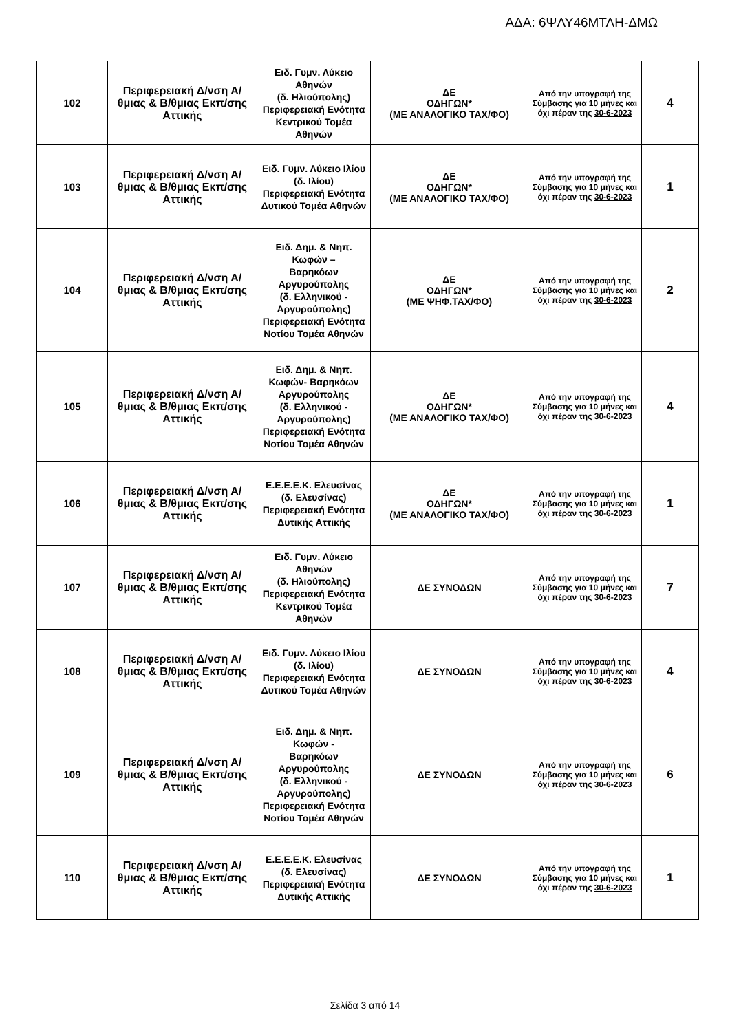ΑΔΑ: 6ΨΛΥ46ΜΤΛΗ-ΔΜΩ
| 102 | Περιφερειακή Δ/νση Α/θμιας & Β/θμιας Εκπ/σης Αττικής | Ειδ. Γυμν. Λύκειο Αθηνών (δ. Ηλιούπολης) Περιφερειακή Ενότητα Κεντρικού Τομέα Αθηνών | ΔΕ ΟΔΗΓΩΝ* (ΜΕ ΑΝΑΛΟΓΙΚΟ ΤΑΧ/ΦΟ) | Από την υπογραφή της Σύμβασης για 10 μήνες και όχι πέραν της 30-6-2023 | 4 |
| 103 | Περιφερειακή Δ/νση Α/θμιας & Β/θμιας Εκπ/σης Αττικής | Ειδ. Γυμν. Λύκειο Ιλίου (δ. Ιλίου) Περιφερειακή Ενότητα Δυτικού Τομέα Αθηνών | ΔΕ ΟΔΗΓΩΝ* (ΜΕ ΑΝΑΛΟΓΙΚΟ ΤΑΧ/ΦΟ) | Από την υπογραφή της Σύμβασης για 10 μήνες και όχι πέραν της 30-6-2023 | 1 |
| 104 | Περιφερειακή Δ/νση Α/θμιας & Β/θμιας Εκπ/σης Αττικής | Ειδ. Δημ. & Νηπ. Κωφών – Βαρηκόων Αργυρούπολης (δ. Ελληνικού - Αργυρούπολης) Περιφερειακή Ενότητα Νοτίου Τομέα Αθηνών | ΔΕ ΟΔΗΓΩΝ* (ΜΕ ΨΗΦ.ΤΑΧ/ΦΟ) | Από την υπογραφή της Σύμβασης για 10 μήνες και όχι πέραν της 30-6-2023 | 2 |
| 105 | Περιφερειακή Δ/νση Α/θμιας & Β/θμιας Εκπ/σης Αττικής | Ειδ. Δημ. & Νηπ. Κωφών- Βαρηκόων Αργυρούπολης (δ. Ελληνικού - Αργυρούπολης) Περιφερειακή Ενότητα Νοτίου Τομέα Αθηνών | ΔΕ ΟΔΗΓΩΝ* (ΜΕ ΑΝΑΛΟΓΙΚΟ ΤΑΧ/ΦΟ) | Από την υπογραφή της Σύμβασης για 10 μήνες και όχι πέραν της 30-6-2023 | 4 |
| 106 | Περιφερειακή Δ/νση Α/θμιας & Β/θμιας Εκπ/σης Αττικής | Ε.Ε.Ε.Ε.Κ. Ελευσίνας (δ. Ελευσίνας) Περιφερειακή Ενότητα Δυτικής Αττικής | ΔΕ ΟΔΗΓΩΝ* (ΜΕ ΑΝΑΛΟΓΙΚΟ ΤΑΧ/ΦΟ) | Από την υπογραφή της Σύμβασης για 10 μήνες και όχι πέραν της 30-6-2023 | 1 |
| 107 | Περιφερειακή Δ/νση Α/θμιας & Β/θμιας Εκπ/σης Αττικής | Ειδ. Γυμν. Λύκειο Αθηνών (δ. Ηλιούπολης) Περιφερειακή Ενότητα Κεντρικού Τομέα Αθηνών | ΔΕ ΣΥΝΟΔΩΝ | Από την υπογραφή της Σύμβασης για 10 μήνες και όχι πέραν της 30-6-2023 | 7 |
| 108 | Περιφερειακή Δ/νση Α/θμιας & Β/θμιας Εκπ/σης Αττικής | Ειδ. Γυμν. Λύκειο Ιλίου (δ. Ιλίου) Περιφερειακή Ενότητα Δυτικού Τομέα Αθηνών | ΔΕ ΣΥΝΟΔΩΝ | Από την υπογραφή της Σύμβασης για 10 μήνες και όχι πέραν της 30-6-2023 | 4 |
| 109 | Περιφερειακή Δ/νση Α/θμιας & Β/θμιας Εκπ/σης Αττικής | Ειδ. Δημ. & Νηπ. Κωφών - Βαρηκόων Αργυρούπολης (δ. Ελληνικού - Αργυρούπολης) Περιφερειακή Ενότητα Νοτίου Τομέα Αθηνών | ΔΕ ΣΥΝΟΔΩΝ | Από την υπογραφή της Σύμβασης για 10 μήνες και όχι πέραν της 30-6-2023 | 6 |
| 110 | Περιφερειακή Δ/νση Α/θμιας & Β/θμιας Εκπ/σης Αττικής | Ε.Ε.Ε.Ε.Κ. Ελευσίνας (δ. Ελευσίνας) Περιφερειακή Ενότητα Δυτικής Αττικής | ΔΕ ΣΥΝΟΔΩΝ | Από την υπογραφή της Σύμβασης για 10 μήνες και όχι πέραν της 30-6-2023 | 1 |
Σελίδα 3 από 14